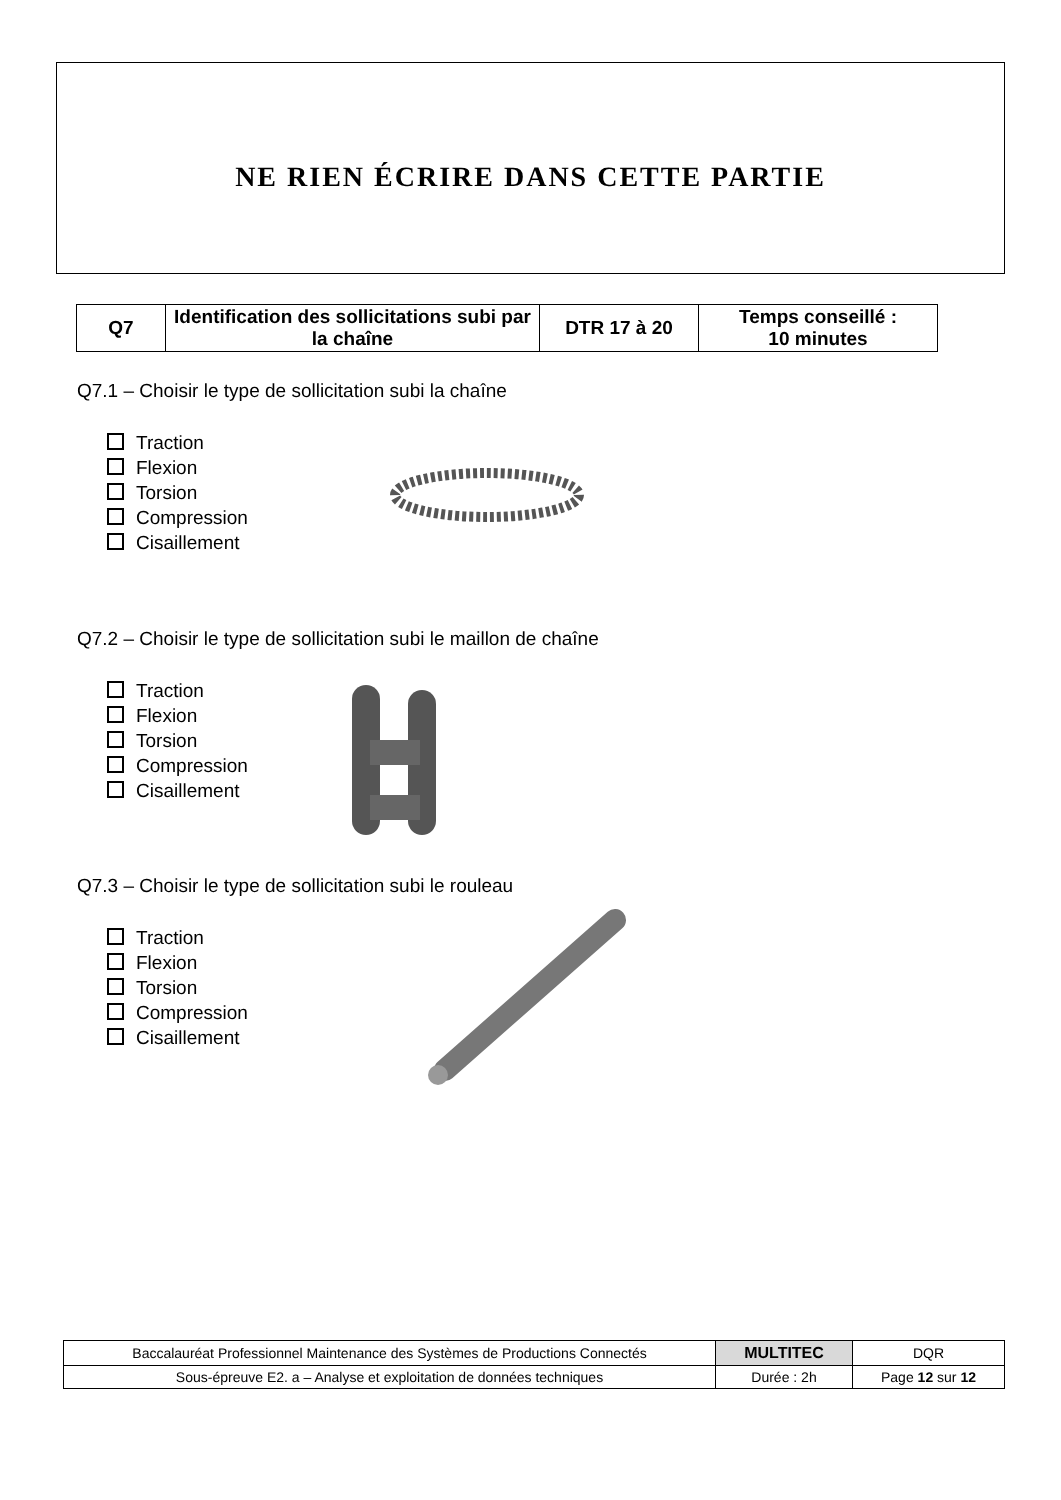NE RIEN ÉCRIRE DANS CETTE PARTIE
| Q7 | Identification des sollicitations subi par la chaîne | DTR 17 à 20 | Temps conseillé : 10 minutes |
Q7.1 – Choisir le type de sollicitation subi la chaîne
Traction
Flexion
Torsion
Compression
Cisaillement
Q7.2 – Choisir le type de sollicitation subi le maillon de chaîne
Traction
Flexion
Torsion
Compression
Cisaillement
Q7.3 – Choisir le type de sollicitation subi le rouleau
Traction
Flexion
Torsion
Compression
Cisaillement
| Baccalauréat Professionnel Maintenance des Systèmes de Productions Connectés | MULTITEC | DQR |
| Sous-épreuve E2. a – Analyse et exploitation de données techniques | Durée : 2h | Page 12 sur 12 |